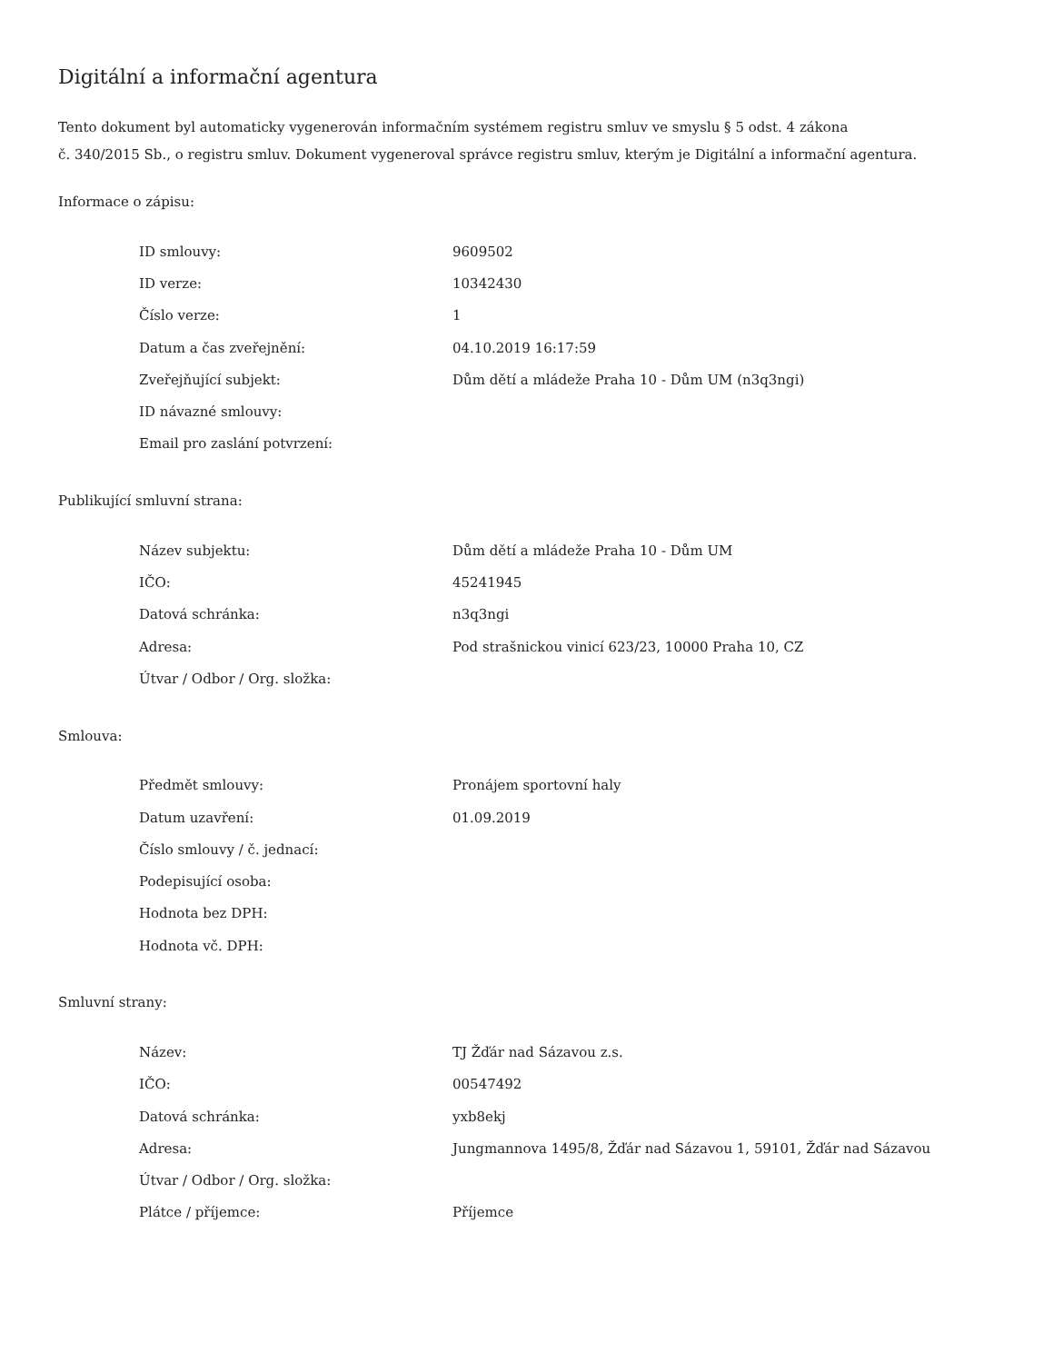Digitální a informační agentura
Tento dokument byl automaticky vygenerován informačním systémem registru smluv ve smyslu § 5 odst. 4 zákona
č. 340/2015 Sb., o registru smluv. Dokument vygeneroval správce registru smluv, kterým je Digitální a informační agentura.
Informace o zápisu:
| ID smlouvy: | 9609502 |
| ID verze: | 10342430 |
| Číslo verze: | 1 |
| Datum a čas zveřejnění: | 04.10.2019 16:17:59 |
| Zveřejňující subjekt: | Dům dětí a mládeže Praha 10 - Dům UM (n3q3ngi) |
| ID návazné smlouvy: | |
| Email pro zaslání potvrzení: | |
Publikující smluvní strana:
| Název subjektu: | Dům dětí a mládeže Praha 10 - Dům UM |
| IČO: | 45241945 |
| Datová schránka: | n3q3ngi |
| Adresa: | Pod strašnickou vinicí 623/23, 10000 Praha 10, CZ |
| Útvar / Odbor / Org. složka: | |
Smlouva:
| Předmět smlouvy: | Pronájem sportovní haly |
| Datum uzavření: | 01.09.2019 |
| Číslo smlouvy / č. jednací: | |
| Podepisující osoba: | |
| Hodnota bez DPH: | |
| Hodnota vč. DPH: | |
Smluvní strany:
| Název: | TJ Žďár nad Sázavou z.s. |
| IČO: | 00547492 |
| Datová schránka: | yxb8ekj |
| Adresa: | Jungmannova 1495/8, Žďár nad Sázavou 1, 59101, Žďár nad Sázavou |
| Útvar / Odbor / Org. složka: | |
| Plátce / příjemce: | Příjemce |